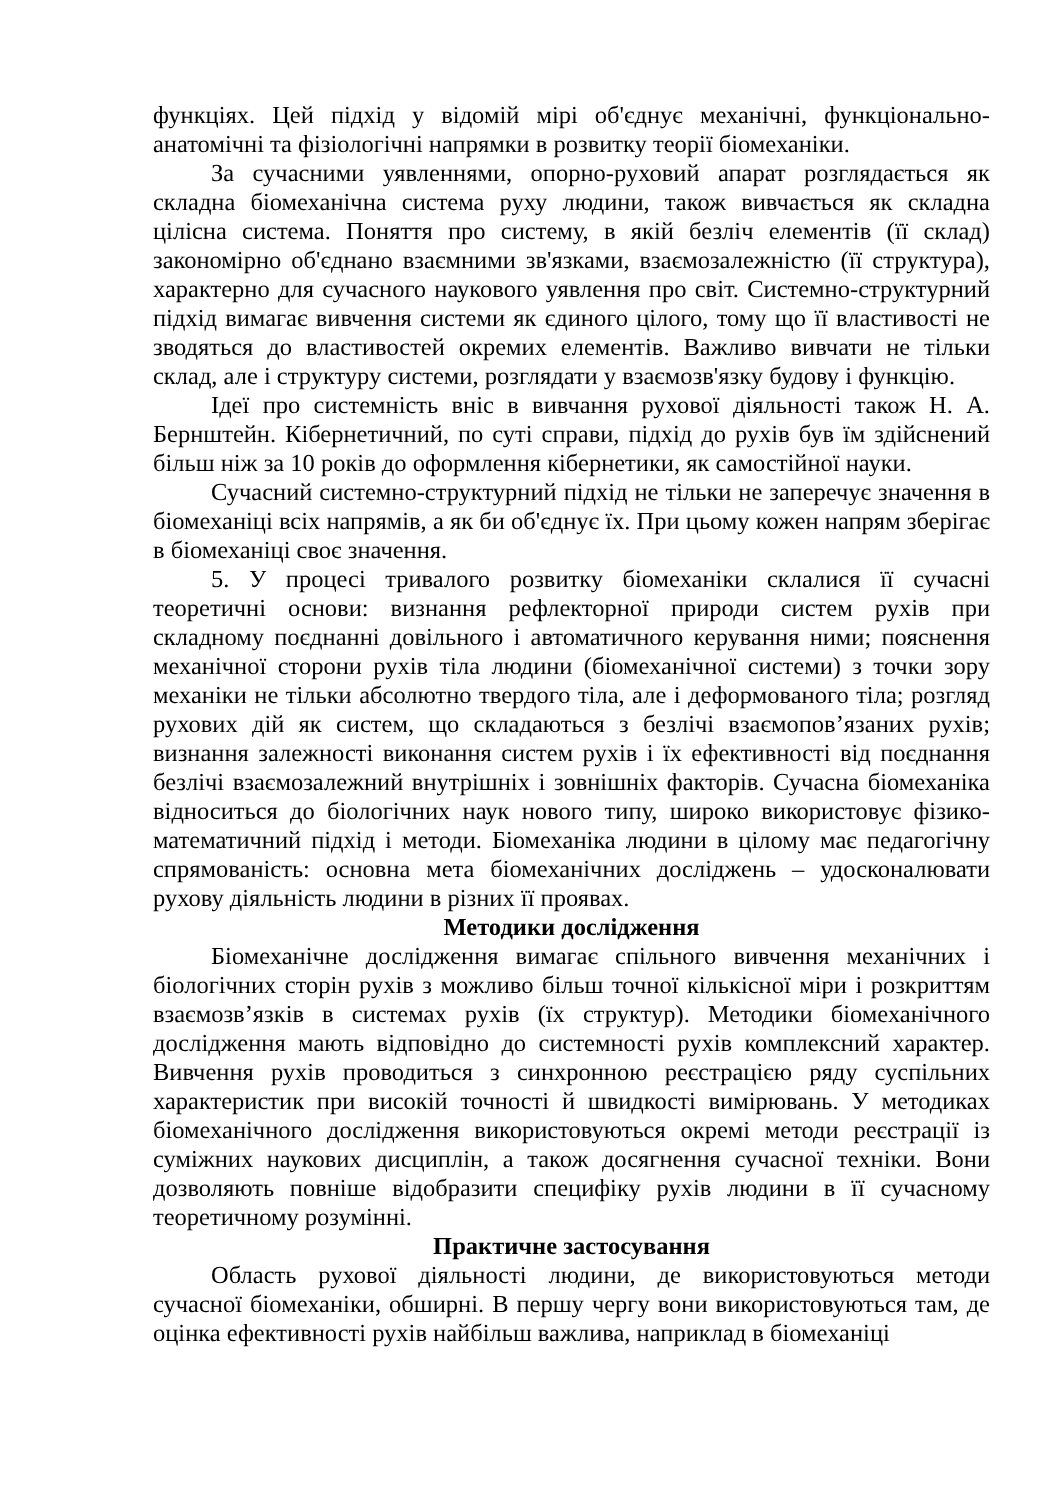функціях. Цей підхід у відомій мірі об'єднує механічні, функціонально-анатомічні та фізіологічні напрямки в розвитку теорії біомеханіки.
За сучасними уявленнями, опорно-руховий апарат розглядається як складна біомеханічна система руху людини, також вивчається як складна цілісна система. Поняття про систему, в якій безліч елементів (її склад) закономірно об'єднано взаємними зв'язками, взаємозалежністю (її структура), характерно для сучасного наукового уявлення про світ. Системно-структурний підхід вимагає вивчення системи як єдиного цілого, тому що її властивості не зводяться до властивостей окремих елементів. Важливо вивчати не тільки склад, але і структуру системи, розглядати у взаємозв'язку будову і функцію.
Ідеї про системність вніс в вивчання рухової діяльності також Н. А. Бернштейн. Кібернетичний, по суті справи, підхід до рухів був їм здійснений більш ніж за 10 років до оформлення кібернетики, як самостійної науки.
Сучасний системно-структурний підхід не тільки не заперечує значення в біомеханіці всіх напрямів, а як би об'єднує їх. При цьому кожен напрям зберігає в біомеханіці своє значення.
5. У процесі тривалого розвитку біомеханіки склалися її сучасні теоретичні основи: визнання рефлекторної природи систем рухів при складному поєднанні довільного і автоматичного керування ними; пояснення механічної сторони рухів тіла людини (біомеханічної системи) з точки зору механіки не тільки абсолютно твердого тіла, але і деформованого тіла; розгляд рухових дій як систем, що складаються з безлічі взаємопов’язаних рухів; визнання залежності виконання систем рухів і їх ефективності від поєднання безлічі взаємозалежний внутрішніх і зовнішніх факторів. Сучасна біомеханіка відноситься до біологічних наук нового типу, широко використовує фізико-математичний підхід і методи. Біомеханіка людини в цілому має педагогічну спрямованість: основна мета біомеханічних досліджень – удосконалювати рухову діяльність людини в різних її проявах.
Методики дослідження
Біомеханічне дослідження вимагає спільного вивчення механічних і біологічних сторін рухів з можливо більш точної кількісної міри і розкриттям взаємозв’язків в системах рухів (їх структур). Методики біомеханічного дослідження мають відповідно до системності рухів комплексний характер. Вивчення рухів проводиться з синхронною реєстрацією ряду суспільних характеристик при високій точності й швидкості вимірювань. У методиках біомеханічного дослідження використовуються окремі методи реєстрації із суміжних наукових дисциплін, а також досягнення сучасної техніки. Вони дозволяють повніше відобразити специфіку рухів людини в її сучасному теоретичному розумінні.
Практичне застосування
Область рухової діяльності людини, де використовуються методи сучасної біомеханіки, обширні. В першу чергу вони використовуються там, де оцінка ефективності рухів найбільш важлива, наприклад в біомеханіці